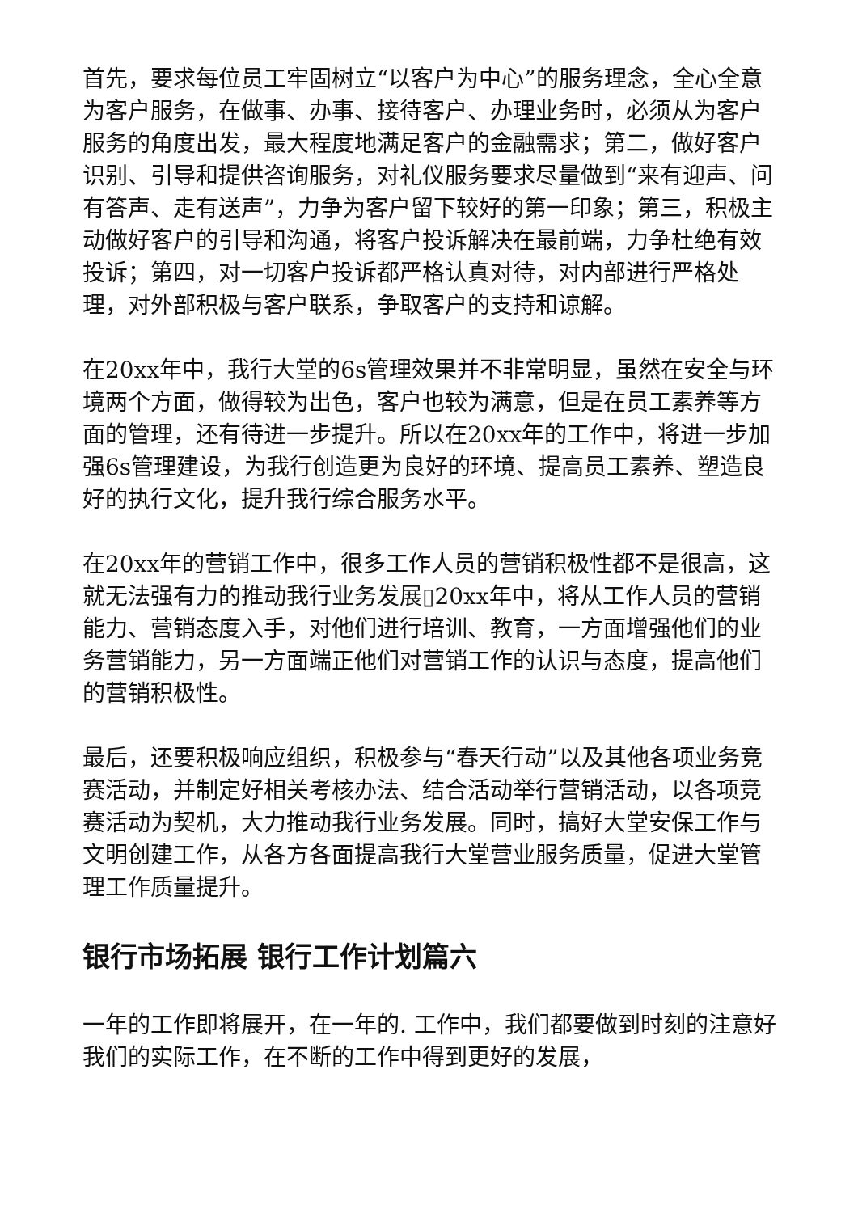首先，要求每位员工牢固树立“以客户为中心”的服务理念，全心全意为客户服务，在做事、办事、接待客户、办理业务时，必须从为客户服务的角度出发，最大程度地满足客户的金融需求；第二，做好客户识别、引导和提供咨询服务，对礼仪服务要求尽量做到“来有迎声、问有答声、走有送声”，力争为客户留下较好的第一印象；第三，积极主动做好客户的引导和沟通，将客户投诉解决在最前端，力争杜绝有效投诉；第四，对一切客户投诉都严格认真对待，对内部进行严格处理，对外部积极与客户联系，争取客户的支持和谅解。
在20xx年中，我行大堂的6s管理效果并不非常明显，虽然在安全与环境两个方面，做得较为出色，客户也较为满意，但是在员工素养等方面的管理，还有待进一步提升。所以在20xx年的工作中，将进一步加强6s管理建设，为我行创造更为良好的环境、提高员工素养、塑造良好的执行文化，提升我行综合服务水平。
在20xx年的营销工作中，很多工作人员的营销积极性都不是很高，这就无法强有力的推动我行业务发展▯20xx年中，将从工作人员的营销能力、营销态度入手，对他们进行培训、教育，一方面增强他们的业务营销能力，另一方面端正他们对营销工作的认识与态度，提高他们的营销积极性。
最后，还要积极响应组织，积极参与“春天行动”以及其他各项业务竞赛活动，并制定好相关考核办法、结合活动举行营销活动，以各项竞赛活动为契机，大力推动我行业务发展。同时，搞好大堂安保工作与文明创建工作，从各方各面提高我行大堂营业服务质量，促进大堂管理工作质量提升。
银行市场拓展 银行工作计划篇六
一年的工作即将展开，在一年的. 工作中，我们都要做到时刻的注意好我们的实际工作，在不断的工作中得到更好的发展，